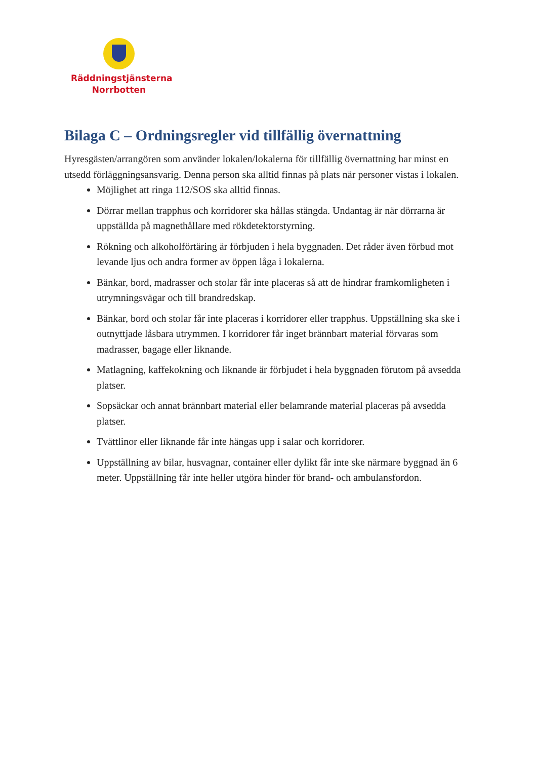Räddningstjänsterna
Norrbotten
Bilaga C – Ordningsregler vid tillfällig övernattning
Hyresgästen/arrangören som använder lokalen/lokalerna för tillfällig övernattning har minst en utsedd förläggningsansvarig. Denna person ska alltid finnas på plats när personer vistas i lokalen.
Möjlighet att ringa 112/SOS ska alltid finnas.
Dörrar mellan trapphus och korridorer ska hållas stängda. Undantag är när dörrarna är uppställda på magnethållare med rökdetektorstyrning.
Rökning och alkoholförtäring är förbjuden i hela byggnaden. Det råder även förbud mot levande ljus och andra former av öppen låga i lokalerna.
Bänkar, bord, madrasser och stolar får inte placeras så att de hindrar framkomligheten i utrymningsvägar och till brandredskap.
Bänkar, bord och stolar får inte placeras i korridorer eller trapphus. Uppställning ska ske i outnyttjade låsbara utrymmen. I korridorer får inget brännbart material förvaras som madrasser, bagage eller liknande.
Matlagning, kaffekokning och liknande är förbjudet i hela byggnaden förutom på avsedda platser.
Sopsäckar och annat brännbart material eller belamrande material placeras på avsedda platser.
Tvättlinor eller liknande får inte hängas upp i salar och korridorer.
Uppställning av bilar, husvagnar, container eller dylikt får inte ske närmare byggnad än 6 meter. Uppställning får inte heller utgöra hinder för brand- och ambulansfordon.